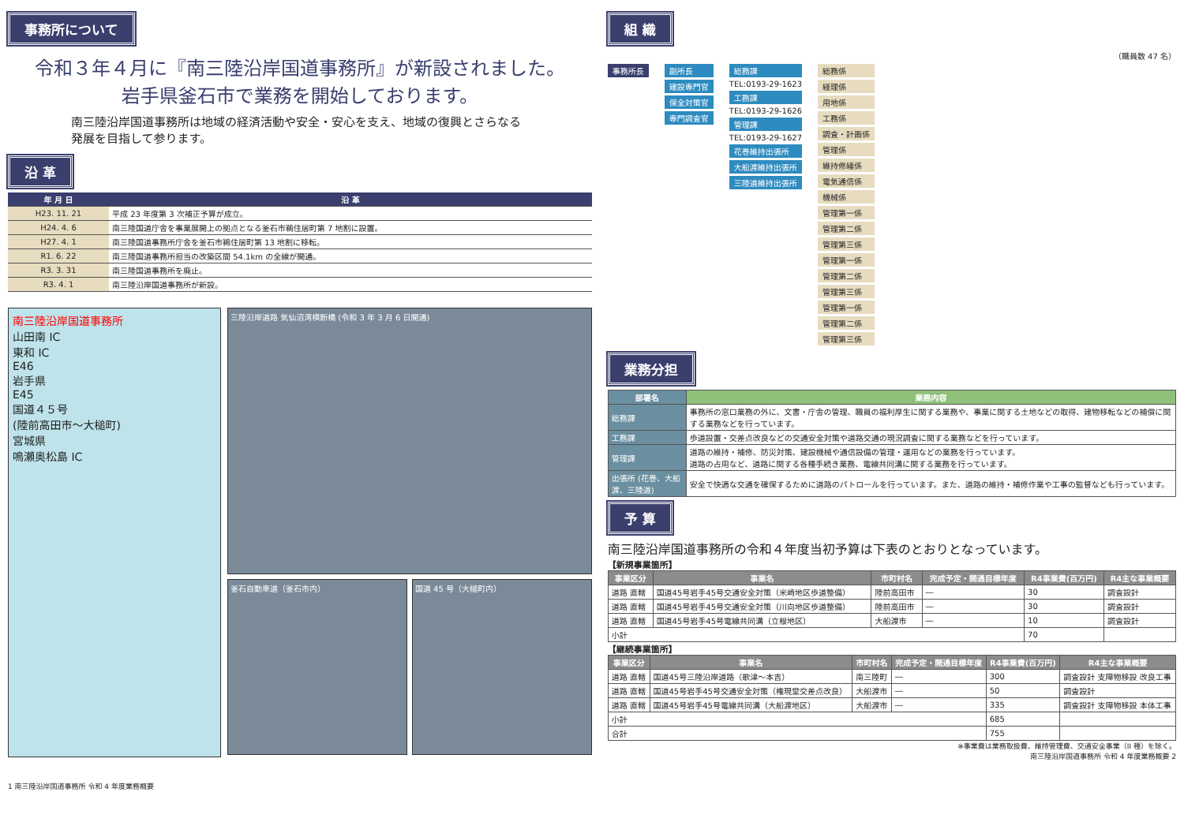事務所について
令和３年４月に『南三陸沿岸国道事務所』が新設されました。
岩手県釜石市で業務を開始しております。
南三陸沿岸国道事務所は地域の経済活動や安全・安心を支え、地域の復興とさらなる発展を目指して参ります。
沿 革
| 年 月 日 | 沿 革 |
| --- | --- |
| H23. 11. 21 | 平成 23 年度第 3 次補正予算が成立。 |
| H24. 4. 6 | 南三陸国道庁舎を事業展開上の拠点となる釜石市鵜住居町第 7 地割に設置。 |
| H27. 4. 1 | 南三陸国道事務所庁舎を釜石市鵜住居町第 13 地割に移転。 |
| R1. 6. 22 | 南三陸国道事務所担当の改築区間 54.1km の全線が開通。 |
| R3. 3. 31 | 南三陸国道事務所を廃止。 |
| R3. 4. 1 | 南三陸沿岸国道事務所が新設。 |
南三陸沿岸国道事務所
山田南 IC
東和 IC
E46
岩手県
E45
国道４５号
(陸前高田市～大槌町)
宮城県
鳴瀬奥松島 IC
三陸沿岸道路 気仙沼湾横断橋 (令和 3 年 3 月 6 日開通)
釜石自動車道（釜石市内） 国道 45 号（大槌町内）
1 南三陸沿岸国道事務所 令和 4 年度業務概要
組 織
（職員数 47 名）
事務所長 副所長
建設専門官
保全対策官
専門調査官
総務課
TEL:0193-29-1623
工務課
TEL:0193-29-1626
管理課
TEL:0193-29-1627
花巻維持出張所
大船渡維持出張所
三陸道維持出張所
総務係
経理係
用地係
工務係
調査・計画係
管理係
維持修繕係
電気通信係
機械係
管理第一係
管理第二係
管理第三係
管理第一係
管理第二係
管理第三係
管理第一係
管理第二係
管理第三係
業務分担
| 部署名 | 業務内容 |
| --- | --- |
| 総務課 | 事務所の窓口業務の外に、文書・庁舎の管理、職員の福利厚生に関する業務や、事業に関する土地などの取得、建物移転などの補償に関する業務などを行っています。 |
| 工務課 | 歩道設置・交差点改良などの交通安全対策や道路交通の現況調査に関する業務などを行っています。 |
| 管理課 | 道路の維持・補修、防災対策、建設機械や通信設備の管理・運用などの業務を行っています。 道路の占用など、道路に関する各種手続き業務、電線共同溝に関する業務を行っています。 |
| 出張所 (花巻、大船渡、三陸道) | 安全で快適な交通を確保するために道路のパトロールを行っています。また、道路の維持・補修作業や工事の監督なども行っています。 |
予 算
南三陸沿岸国道事務所の令和４年度当初予算は下表のとおりとなっています。
【新規事業箇所】
| 事業区分 | 事業名 | 市町村名 | 完成予定・開通目標年度 | R4事業費(百万円) | R4主な事業概要 |
| --- | --- | --- | --- | --- | --- |
| 道路 直轄 | 国道45号岩手45号交通安全対策（米崎地区歩道整備） | 陸前高田市 | ― | 30 | 調査設計 |
| 道路 直轄 | 国道45号岩手45号交通安全対策（川向地区歩道整備） | 陸前高田市 | ― | 30 | 調査設計 |
| 道路 直轄 | 国道45号岩手45号電線共同溝（立根地区） | 大船渡市 | ― | 10 | 調査設計 |
| 小計 | | | | 70 | |
【継続事業箇所】
| 事業区分 | 事業名 | 市町村名 | 完成予定・開通目標年度 | R4事業費(百万円) | R4主な事業概要 |
| --- | --- | --- | --- | --- | --- |
| 道路 直轄 | 国道45号三陸沿岸道路（歌津～本吉） | 南三陸町 | ― | 300 | 調査設計 支障物移設 改良工事 |
| 道路 直轄 | 国道45号岩手45号交通安全対策（権現堂交差点改良） | 大船渡市 | ― | 50 | 調査設計 |
| 道路 直轄 | 国道45号岩手45号電線共同溝（大船渡地区） | 大船渡市 | ― | 335 | 調査設計 支障物移設 本体工事 |
| 小計 | | | | 685 | |
| 合計 | | | | 755 | |
※事業費は業務取扱費、維持管理費、交通安全事業（II 種）を除く。
南三陸沿岸国道事務所 令和 4 年度業務概要 2